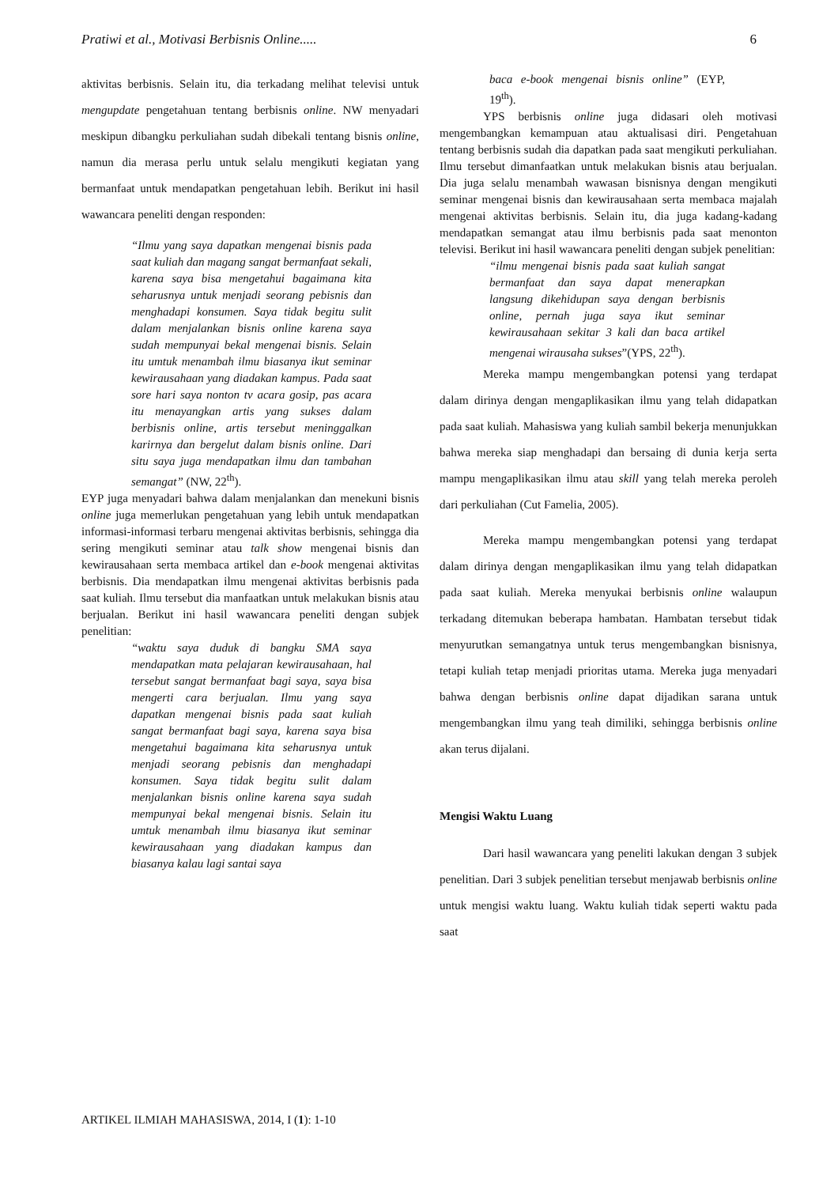Pratiwi et al., Motivasi Berbisnis Online..... 6
aktivitas berbisnis. Selain itu, dia terkadang melihat televisi untuk mengupdate pengetahuan tentang berbisnis online. NW menyadari meskipun dibangku perkuliahan sudah dibekali tentang bisnis online, namun dia merasa perlu untuk selalu mengikuti kegiatan yang bermanfaat untuk mendapatkan pengetahuan lebih. Berikut ini hasil wawancara peneliti dengan responden:
“Ilmu yang saya dapatkan mengenai bisnis pada saat kuliah dan magang sangat bermanfaat sekali, karena saya bisa mengetahui bagaimana kita seharusnya untuk menjadi seorang pebisnis dan menghadapi konsumen. Saya tidak begitu sulit dalam menjalankan bisnis online karena saya sudah mempunyai bekal mengenai bisnis. Selain itu umtuk menambah ilmu biasanya ikut seminar kewirausahaan yang diadakan kampus. Pada saat sore hari saya nonton tv acara gosip, pas acara itu menayangkan artis yang sukses dalam berbisnis online, artis tersebut meninggalkan karirnya dan bergelut dalam bisnis online. Dari situ saya juga mendapatkan ilmu dan tambahan semangat” (NW, 22<sup>th</sup>).
EYP juga menyadari bahwa dalam menjalankan dan menekuni bisnis online juga memerlukan pengetahuan yang lebih untuk mendapatkan informasi-informasi terbaru mengenai aktivitas berbisnis, sehingga dia sering mengikuti seminar atau talk show mengenai bisnis dan kewirausahaan serta membaca artikel dan e-book mengenai aktivitas berbisnis. Dia mendapatkan ilmu mengenai aktivitas berbisnis pada saat kuliah. Ilmu tersebut dia manfaatkan untuk melakukan bisnis atau berjualan. Berikut ini hasil wawancara peneliti dengan subjek penelitian:
“waktu saya duduk di bangku SMA saya mendapatkan mata pelajaran kewirausahaan, hal tersebut sangat bermanfaat bagi saya, saya bisa mengerti cara berjualan. Ilmu yang saya dapatkan mengenai bisnis pada saat kuliah sangat bermanfaat bagi saya, karena saya bisa mengetahui bagaimana kita seharusnya untuk menjadi seorang pebisnis dan menghadapi konsumen. Saya tidak begitu sulit dalam menjalankan bisnis online karena saya sudah mempunyai bekal mengenai bisnis. Selain itu umtuk menambah ilmu biasanya ikut seminar kewirausahaan yang diadakan kampus dan biasanya kalau lagi santai saya
baca e-book mengenai bisnis online” (EYP, 19<sup>th</sup>).
YPS berbisnis online juga didasari oleh motivasi mengembangkan kemampuan atau aktualisasi diri. Pengetahuan tentang berbisnis sudah dia dapatkan pada saat mengikuti perkuliahan. Ilmu tersebut dimanfaatkan untuk melakukan bisnis atau berjualan. Dia juga selalu menambah wawasan bisnisnya dengan mengikuti seminar mengenai bisnis dan kewirausahaan serta membaca majalah mengenai aktivitas berbisnis. Selain itu, dia juga kadang-kadang mendapatkan semangat atau ilmu berbisnis pada saat menonton televisi. Berikut ini hasil wawancara peneliti dengan subjek penelitian:
“ilmu mengenai bisnis pada saat kuliah sangat bermanfaat dan saya dapat menerapkan langsung dikehidupan saya dengan berbisnis online, pernah juga saya ikut seminar kewirausahaan sekitar 3 kali dan baca artikel mengenai wirausaha sukses”(YPS, 22<sup>th</sup>).
Mereka mampu mengembangkan potensi yang terdapat dalam dirinya dengan mengaplikasikan ilmu yang telah didapatkan pada saat kuliah. Mahasiswa yang kuliah sambil bekerja menunjukkan bahwa mereka siap menghadapi dan bersaing di dunia kerja serta mampu mengaplikasikan ilmu atau skill yang telah mereka peroleh dari perkuliahan (Cut Famelia, 2005).
Mereka mampu mengembangkan potensi yang terdapat dalam dirinya dengan mengaplikasikan ilmu yang telah didapatkan pada saat kuliah. Mereka menyukai berbisnis online walaupun terkadang ditemukan beberapa hambatan. Hambatan tersebut tidak menyurutkan semangatnya untuk terus mengembangkan bisnisnya, tetapi kuliah tetap menjadi prioritas utama. Mereka juga menyadari bahwa dengan berbisnis online dapat dijadikan sarana untuk mengembangkan ilmu yang teah dimiliki, sehingga berbisnis online akan terus dijalani.
Mengisi Waktu Luang
Dari hasil wawancara yang peneliti lakukan dengan 3 subjek penelitian. Dari 3 subjek penelitian tersebut menjawab berbisnis online untuk mengisi waktu luang. Waktu kuliah tidak seperti waktu pada saat
ARTIKEL ILMIAH MAHASISWA, 2014, I (1): 1-10